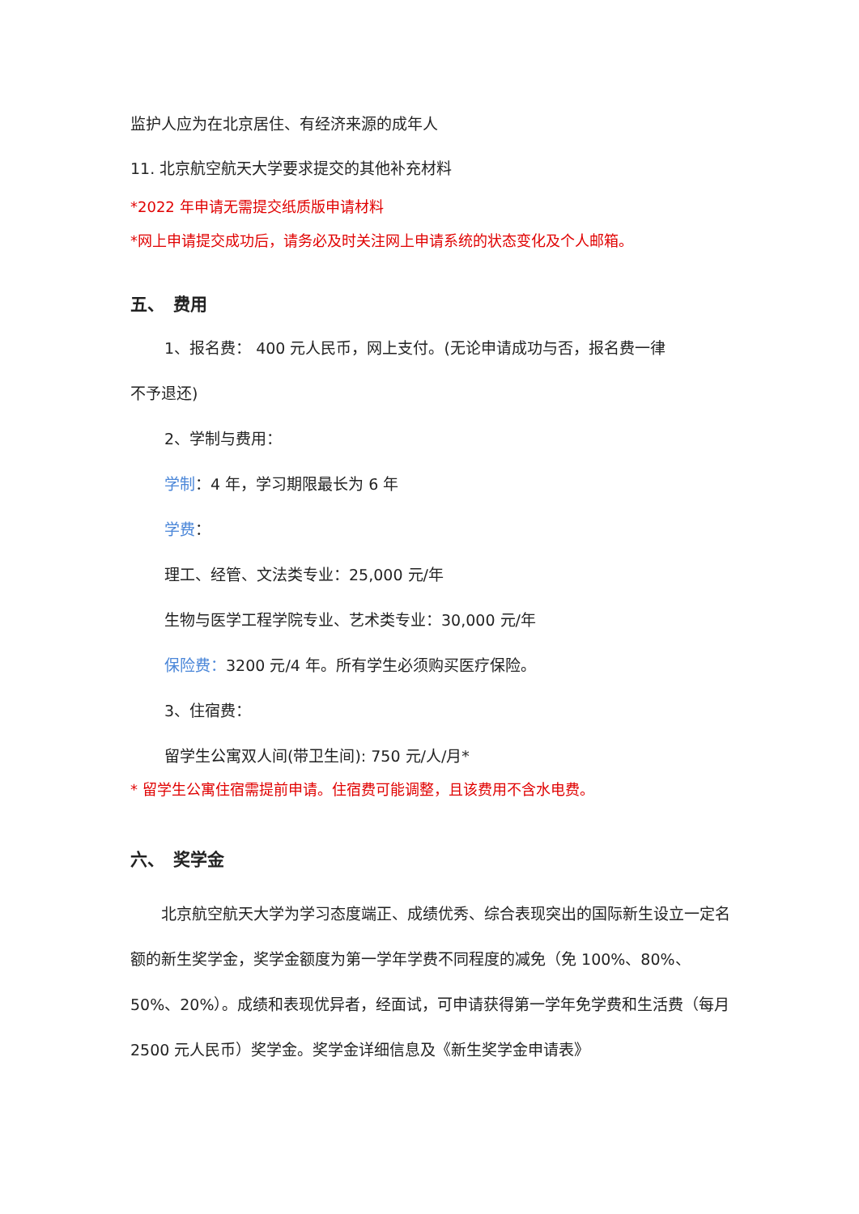监护人应为在北京居住、有经济来源的成年人
11. 北京航空航天大学要求提交的其他补充材料
*2022 年申请无需提交纸质版申请材料
*网上申请提交成功后，请务必及时关注网上申请系统的状态变化及个人邮箱。
五、　费用
1、报名费： 400 元人民币，网上支付。(无论申请成功与否，报名费一律
不予退还)
2、学制与费用：
学制：4 年，学习期限最长为 6 年
学费：
理工、经管、文法类专业：25,000 元/年
生物与医学工程学院专业、艺术类专业：30,000 元/年
保险费：3200 元/4 年。所有学生必须购买医疗保险。
3、住宿费：
留学生公寓双人间(带卫生间): 750 元/人/月*
* 留学生公寓住宿需提前申请。住宿费可能调整，且该费用不含水电费。
六、　奖学金
　　北京航空航天大学为学习态度端正、成绩优秀、综合表现突出的国际新生设立一定名额的新生奖学金，奖学金额度为第一学年学费不同程度的减免（免 100%、80%、50%、20%）。成绩和表现优异者，经面试，可申请获得第一学年免学费和生活费（每月 2500 元人民币）奖学金。奖学金详细信息及《新生奖学金申请表》